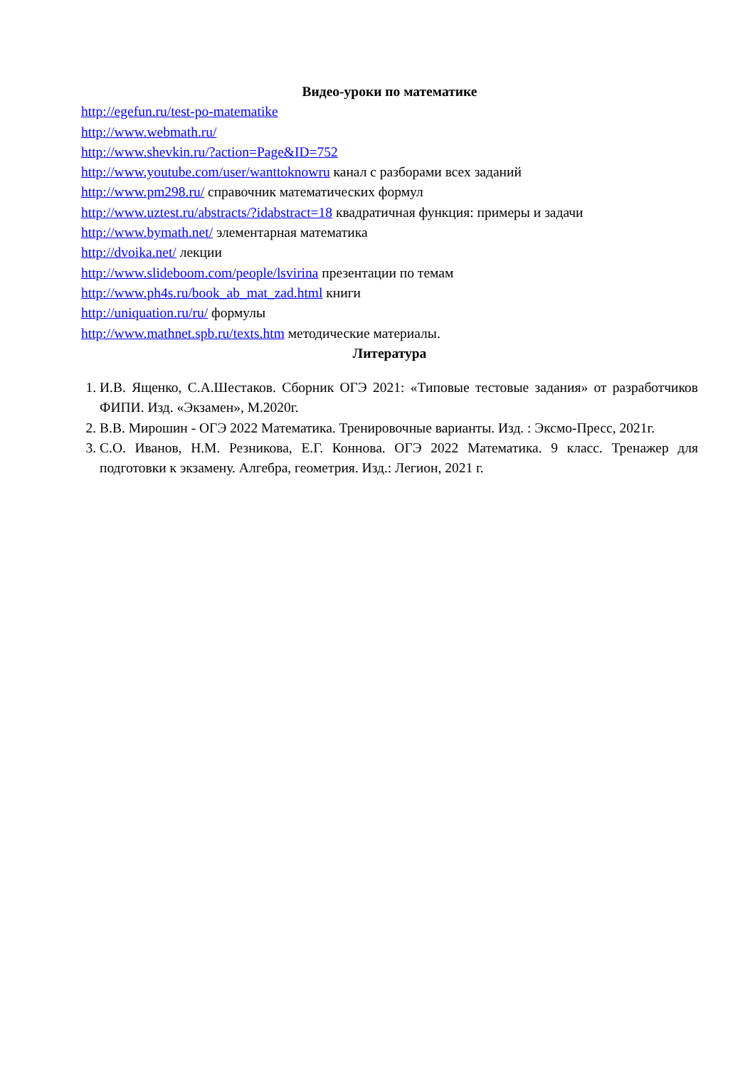Видео-уроки по математике
http://egefun.ru/test-po-matematike
http://www.webmath.ru/
http://www.shevkin.ru/?action=Page&ID=752
http://www.youtube.com/user/wanttoknowru канал с разборами всех заданий
http://www.pm298.ru/ справочник математических формул
http://www.uztest.ru/abstracts/?idabstract=18 квадратичная функция: примеры и задачи
http://www.bymath.net/ элементарная математика
http://dvoika.net/ лекции
http://www.slideboom.com/people/lsvirina презентации по темам
http://www.ph4s.ru/book_ab_mat_zad.html книги
http://uniquation.ru/ru/ формулы
http://www.mathnet.spb.ru/texts.htm методические материалы.
Литература
1. И.В. Ященко, С.А.Шестаков. Сборник ОГЭ 2021: «Типовые тестовые задания» от разработчиков ФИПИ. Изд. «Экзамен», М.2020г.
2. В.В. Мирошин - ОГЭ 2022 Математика. Тренировочные варианты. Изд. : Эксмо-Пресс, 2021г.
3. С.О. Иванов, Н.М. Резникова, Е.Г. Коннова. ОГЭ 2022 Математика. 9 класс. Тренажер для подготовки к экзамену. Алгебра, геометрия. Изд.: Легион, 2021 г.